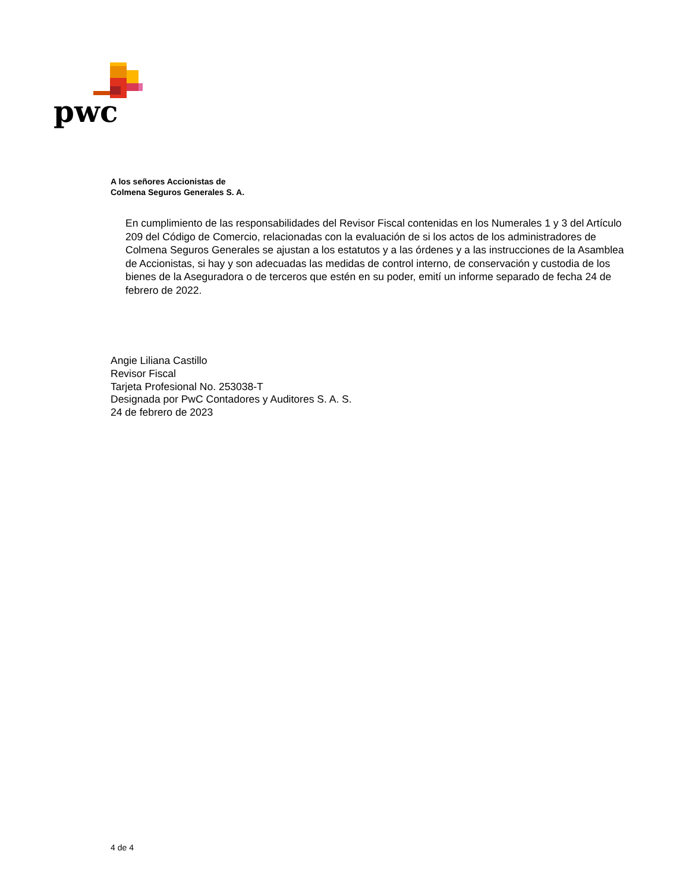pwc
A los señores Accionistas de
Colmena Seguros Generales S. A.
En cumplimiento de las responsabilidades del Revisor Fiscal contenidas en los Numerales 1 y 3 del Artículo 209 del Código de Comercio, relacionadas con la evaluación de si los actos de los administradores de Colmena Seguros Generales se ajustan a los estatutos y a las órdenes y a las instrucciones de la Asamblea de Accionistas, si hay y son adecuadas las medidas de control interno, de conservación y custodia de los bienes de la Aseguradora o de terceros que estén en su poder, emití un informe separado de fecha 24 de febrero de 2022.
Angie Liliana Castillo
Revisor Fiscal
Tarjeta Profesional No. 253038-T
Designada por PwC Contadores y Auditores S. A. S.
24 de febrero de 2023
4 de 4